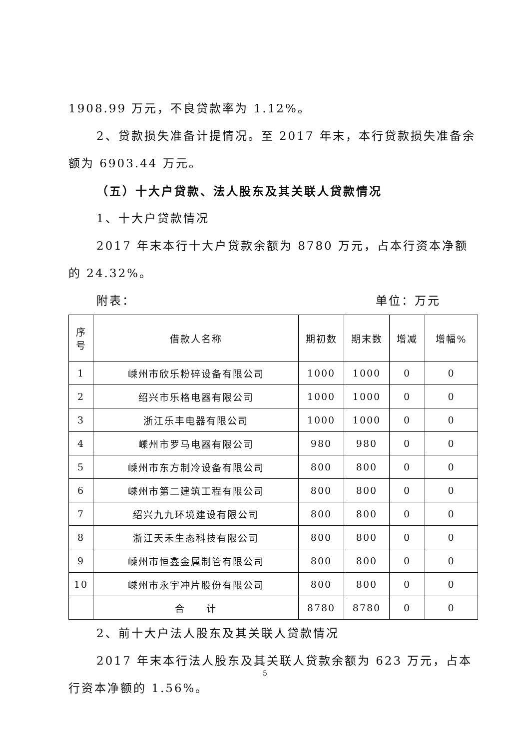1908.99 万元，不良贷款率为 1.12%。
2、贷款损失准备计提情况。至 2017 年末，本行贷款损失准备余额为 6903.44 万元。
（五）十大户贷款、法人股东及其关联人贷款情况
1、十大户贷款情况
2017 年末本行十大户贷款余额为 8780 万元，占本行资本净额的 24.32%。
附表： 单位：万元
| 序 号 | 借款人名称 | 期初数 | 期末数 | 增减 | 增幅% |
| --- | --- | --- | --- | --- | --- |
| 1 | 嵊州市欣乐粉碎设备有限公司 | 1000 | 1000 | 0 | 0 |
| 2 | 绍兴市乐格电器有限公司 | 1000 | 1000 | 0 | 0 |
| 3 | 浙江乐丰电器有限公司 | 1000 | 1000 | 0 | 0 |
| 4 | 嵊州市罗马电器有限公司 | 980 | 980 | 0 | 0 |
| 5 | 嵊州市东方制冷设备有限公司 | 800 | 800 | 0 | 0 |
| 6 | 嵊州市第二建筑工程有限公司 | 800 | 800 | 0 | 0 |
| 7 | 绍兴九九环境建设有限公司 | 800 | 800 | 0 | 0 |
| 8 | 浙江天禾生态科技有限公司 | 800 | 800 | 0 | 0 |
| 9 | 嵊州市恒鑫金属制管有限公司 | 800 | 800 | 0 | 0 |
| 10 | 嵊州市永宇冲片股份有限公司 | 800 | 800 | 0 | 0 |
| | 合 计 | 8780 | 8780 | 0 | 0 |
2、前十大户法人股东及其关联人贷款情况
2017 年末本行法人股东及其关联人贷款余额为 623 万元，占本行资本净额的 1.56%。
5